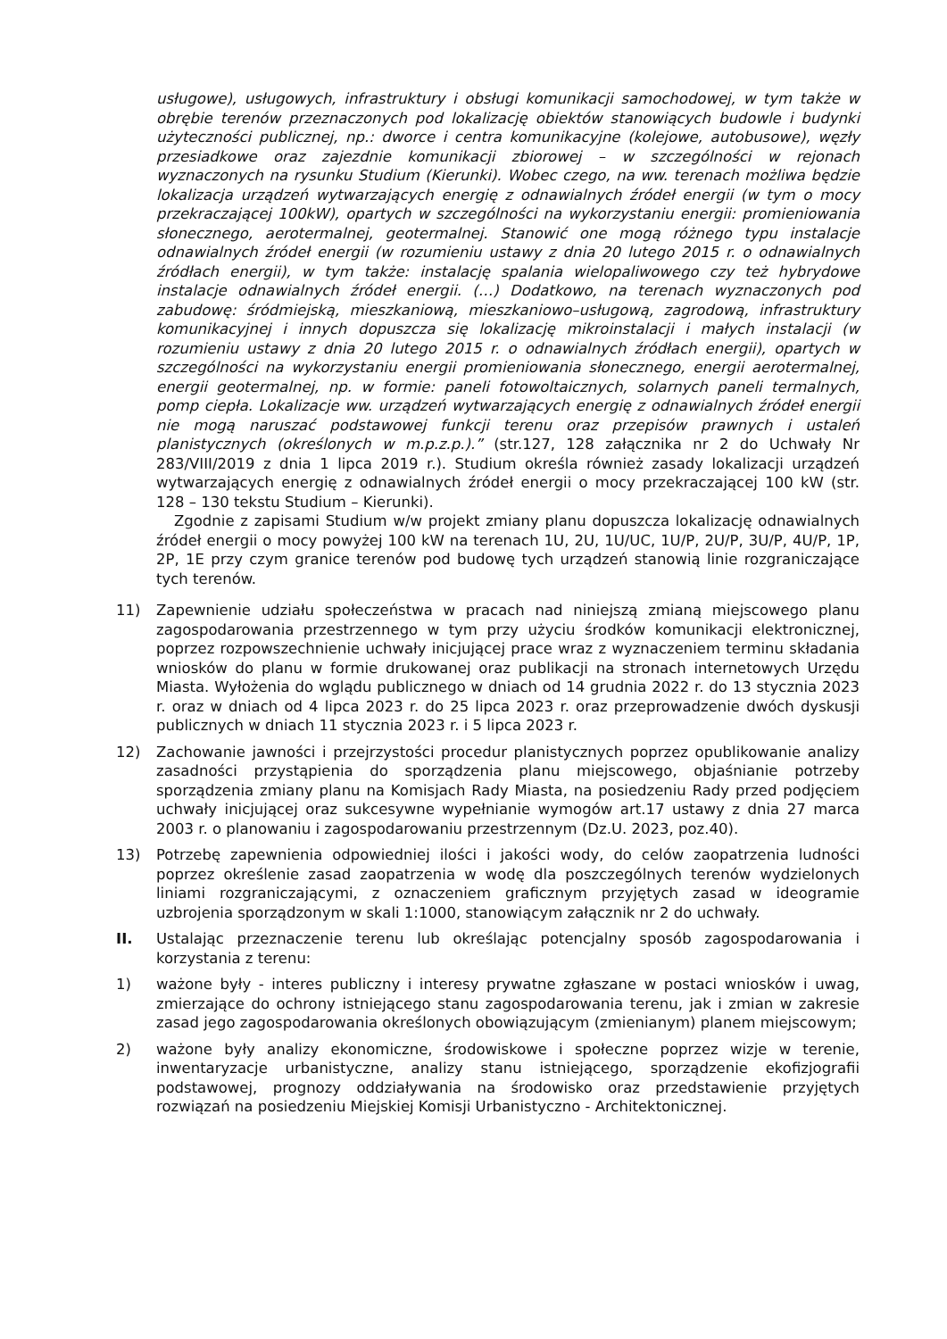usługowe), usługowych, infrastruktury i obsługi komunikacji samochodowej, w tym także w obrębie terenów przeznaczonych pod lokalizację obiektów stanowiących budowle i budynki użyteczności publicznej, np.: dworce i centra komunikacyjne (kolejowe, autobusowe), węzły przesiadkowe oraz zajezdnie komunikacji zbiorowej – w szczególności w rejonach wyznaczonych na rysunku Studium (Kierunki). Wobec czego, na ww. terenach możliwa będzie lokalizacja urządzeń wytwarzających energię z odnawialnych źródeł energii (w tym o mocy przekraczającej 100kW), opartych w szczególności na wykorzystaniu energii: promieniowania słonecznego, aerotermalnej, geotermalnej. Stanowić one mogą różnego typu instalacje odnawialnych źródeł energii (w rozumieniu ustawy z dnia 20 lutego 2015 r. o odnawialnych źródłach energii), w tym także: instalację spalania wielopaliwowego czy też hybrydowe instalacje odnawialnych źródeł energii. (…) Dodatkowo, na terenach wyznaczonych pod zabudowę: śródmiejską, mieszkaniową, mieszkaniowo–usługową, zagrodową, infrastruktury komunikacyjnej i innych dopuszcza się lokalizację mikroinstalacji i małych instalacji (w rozumieniu ustawy z dnia 20 lutego 2015 r. o odnawialnych źródłach energii), opartych w szczególności na wykorzystaniu energii promieniowania słonecznego, energii aerotermalnej, energii geotermalnej, np. w formie: paneli fotowoltaicznych, solarnych paneli termalnych, pomp ciepła. Lokalizacje ww. urządzeń wytwarzających energię z odnawialnych źródeł energii nie mogą naruszać podstawowej funkcji terenu oraz przepisów prawnych i ustaleń planistycznych (określonych w m.p.z.p.).” (str.127, 128 załącznika nr 2 do Uchwały Nr 283/VIII/2019 z dnia 1 lipca 2019 r.). Studium określa również zasady lokalizacji urządzeń wytwarzających energię z odnawialnych źródeł energii o mocy przekraczającej 100 kW (str. 128 – 130 tekstu Studium – Kierunki).
Zgodnie z zapisami Studium w/w projekt zmiany planu dopuszcza lokalizację odnawialnych źródeł energii o mocy powyżej 100 kW na terenach 1U, 2U, 1U/UC, 1U/P, 2U/P, 3U/P, 4U/P, 1P, 2P, 1E przy czym granice terenów pod budowę tych urządzeń stanowią linie rozgraniczające tych terenów.
11) Zapewnienie udziału społeczeństwa w pracach nad niniejszą zmianą miejscowego planu zagospodarowania przestrzennego w tym przy użyciu środków komunikacji elektronicznej, poprzez rozpowszechnienie uchwały inicjującej prace wraz z wyznaczeniem terminu składania wniosków do planu w formie drukowanej oraz publikacji na stronach internetowych Urzędu Miasta. Wyłożenia do wglądu publicznego w dniach od 14 grudnia 2022 r. do 13 stycznia 2023 r. oraz w dniach od 4 lipca 2023 r. do 25 lipca 2023 r. oraz przeprowadzenie dwóch dyskusji publicznych w dniach 11 stycznia 2023 r. i 5 lipca 2023 r.
12) Zachowanie jawności i przejrzystości procedur planistycznych poprzez opublikowanie analizy zasadności przystąpienia do sporządzenia planu miejscowego, objaśnianie potrzeby sporządzenia zmiany planu na Komisjach Rady Miasta, na posiedzeniu Rady przed podjęciem uchwały inicjującej oraz sukcesywne wypełnianie wymogów art.17 ustawy z dnia 27 marca 2003 r. o planowaniu i zagospodarowaniu przestrzennym (Dz.U. 2023, poz.40).
13) Potrzebę zapewnienia odpowiedniej ilości i jakości wody, do celów zaopatrzenia ludności poprzez określenie zasad zaopatrzenia w wodę dla poszczególnych terenów wydzielonych liniami rozgraniczającymi, z oznaczeniem graficznym przyjętych zasad w ideogramie uzbrojenia sporządzonym w skali 1:1000, stanowiącym załącznik nr 2 do uchwały.
II. Ustalając przeznaczenie terenu lub określając potencjalny sposób zagospodarowania i korzystania z terenu:
1) ważone były - interes publiczny i interesy prywatne zgłaszane w postaci wniosków i uwag, zmierzające do ochrony istniejącego stanu zagospodarowania terenu, jak i zmian w zakresie zasad jego zagospodarowania określonych obowiązującym (zmienianym) planem miejscowym;
2) ważone były analizy ekonomiczne, środowiskowe i społeczne poprzez wizje w terenie, inwentaryzacje urbanistyczne, analizy stanu istniejącego, sporządzenie ekofizjografii podstawowej, prognozy oddziaływania na środowisko oraz przedstawienie przyjętych rozwiązań na posiedzeniu Miejskiej Komisji Urbanistyczno - Architektonicznej.